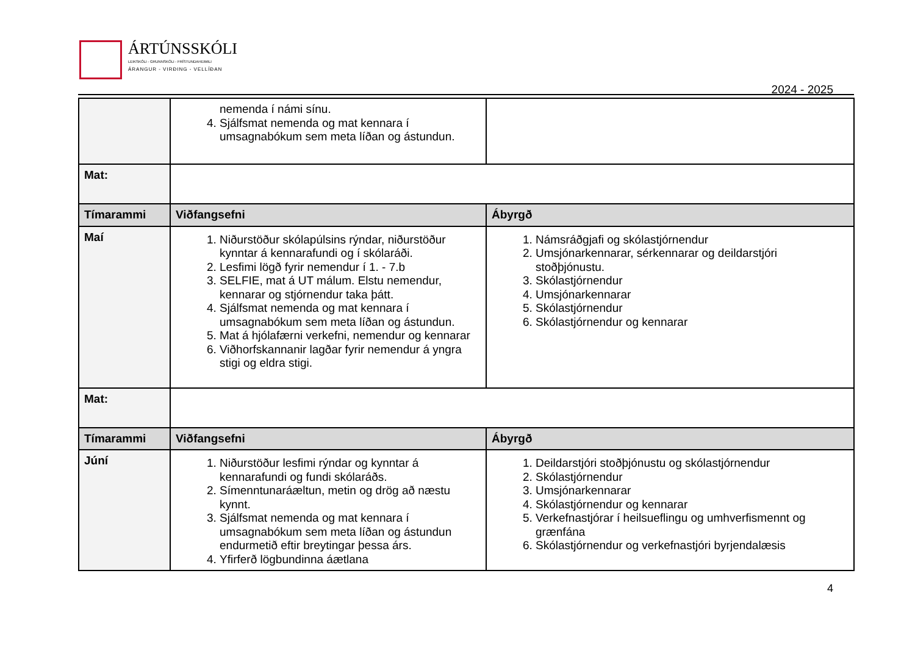ÁRTÚNSSKÓLI
LEIKSKÓLI - GRUNNSKÓLI - FRÍSTUNDAHEIMILI
ÁRANGUR - VIRÐING - VELLÍÐAN
2024 - 2025
| | nemenda í námi sínu. 4. Sjálfsmat nemenda og mat kennara í umsagnabókum sem meta líðan og ástundun. | |
| Mat: | | |
| Tímarammi | Viðfangsefni | Ábyrgð |
| Maí | 1. Niðurstöður skólapúlsins rýndar, niðurstöður kynntar á kennarafundi og í skólaráði. 2. Lesfimi lögð fyrir nemendur í 1. - 7.b 3. SELFIE, mat á UT málum. Elstu nemendur, kennarar og stjórnendur taka þátt. 4. Sjálfsmat nemenda og mat kennara í umsagnabókum sem meta líðan og ástundun. 5. Mat á hjólafærni verkefni, nemendur og kennarar 6. Viðhorfskannanir lagðar fyrir nemendur á yngra stigi og eldra stigi. | 1. Námsráðgjafi og skólastjórnendur 2. Umsjónarkennarar, sérkennarar og deildarstjóri stoðþjónustu. 3. Skólastjórnendur 4. Umsjónarkennarar 5. Skólastjórnendur 6. Skólastjórnendur og kennarar |
| Mat: | | |
| Tímarammi | Viðfangsefni | Ábyrgð |
| Júní | 1. Niðurstöður lesfimi rýndar og kynntar á kennarafundi og fundi skólaráðs. 2. Símenntunaráæltun, metin og drög að næstu kynnt. 3. Sjálfsmat nemenda og mat kennara í umsagnabókum sem meta líðan og ástundun endurmetið eftir breytingar þessa árs. 4. Yfirferð lögbundinna áætlana | 1. Deildarstjóri stoðþjónustu og skólastjórnendur 2. Skólastjórnendur 3. Umsjónarkennarar 4. Skólastjórnendur og kennarar 5. Verkefnastjórar í heilsueflingu og umhverfismennt og grænfána 6. Skólastjórnendur og verkefnastjóri byrjendalæsis |
4